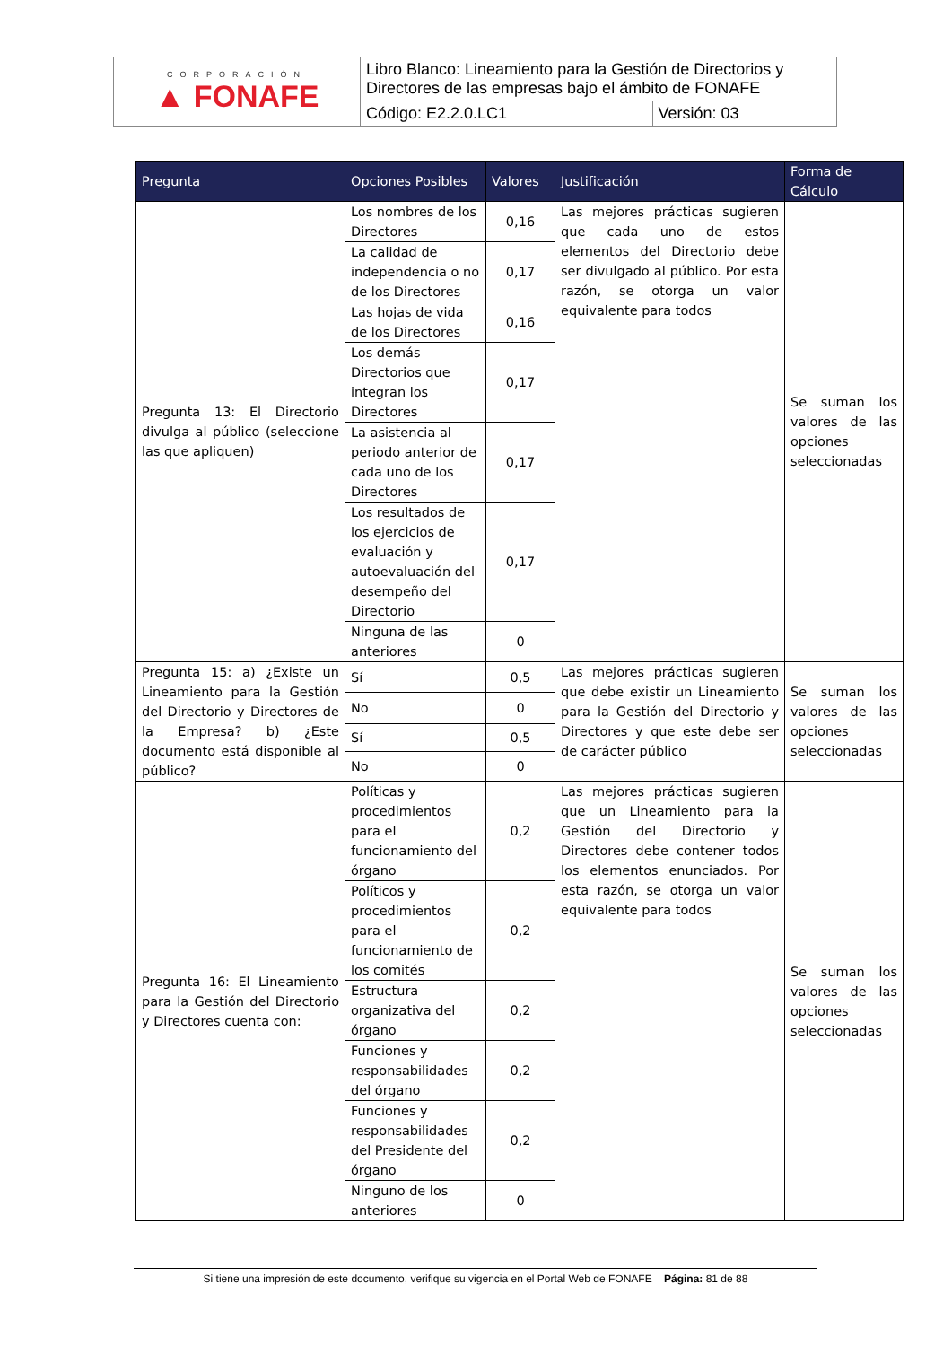| CORPORACIÓN ▲ FONAFE | Libro Blanco: Lineamiento para la Gestión de Directorios y Directores de las empresas bajo el ámbito de FONAFE | |
| | Código: E2.2.0.LC1 | Versión: 03 |
| Pregunta | Opciones Posibles | Valores | Justificación | Forma de Cálculo |
| --- | --- | --- | --- | --- |
| Pregunta 13: El Directorio divulga al público (seleccione las que apliquen) | Los nombres de los Directores | 0,16 | Las mejores prácticas sugieren que cada uno de estos elementos del Directorio debe ser divulgado al público. Por esta razón, se otorga un valor equivalente para todos | Se suman los valores de las opciones seleccionadas |
| | La calidad de independencia o no de los Directores | 0,17 | | |
| | Las hojas de vida de los Directores | 0,16 | | |
| | Los demás Directorios que integran los Directores | 0,17 | | |
| | La asistencia al periodo anterior de cada uno de los Directores | 0,17 | | |
| | Los resultados de los ejercicios de evaluación y autoevaluación del desempeño del Directorio | 0,17 | | |
| | Ninguna de las anteriores | 0 | | |
| Pregunta 15: a) ¿Existe un Lineamiento para la Gestión del Directorio y Directores de la Empresa? b) ¿Este documento está disponible al público? | Sí | 0,5 | Las mejores prácticas sugieren que debe existir un Lineamiento para la Gestión del Directorio y Directores y que este debe ser de carácter público | Se suman los valores de las opciones seleccionadas |
| | No | 0 | | |
| | Sí | 0,5 | | |
| | No | 0 | | |
| Pregunta 16: El Lineamiento para la Gestión del Directorio y Directores cuenta con: | Políticas y procedimientos para el funcionamiento del órgano | 0,2 | Las mejores prácticas sugieren que un Lineamiento para la Gestión del Directorio y Directores debe contener todos los elementos enunciados. Por esta razón, se otorga un valor equivalente para todos | Se suman los valores de las opciones seleccionadas |
| | Políticos y procedimientos para el funcionamiento de los comités | 0,2 | | |
| | Estructura organizativa del órgano | 0,2 | | |
| | Funciones y responsabilidades del órgano | 0,2 | | |
| | Funciones y responsabilidades del Presidente del órgano | 0,2 | | |
| | Ninguno de los anteriores | 0 | | |
Si tiene una impresión de este documento, verifique su vigencia en el Portal Web de FONAFE Página: 81 de 88